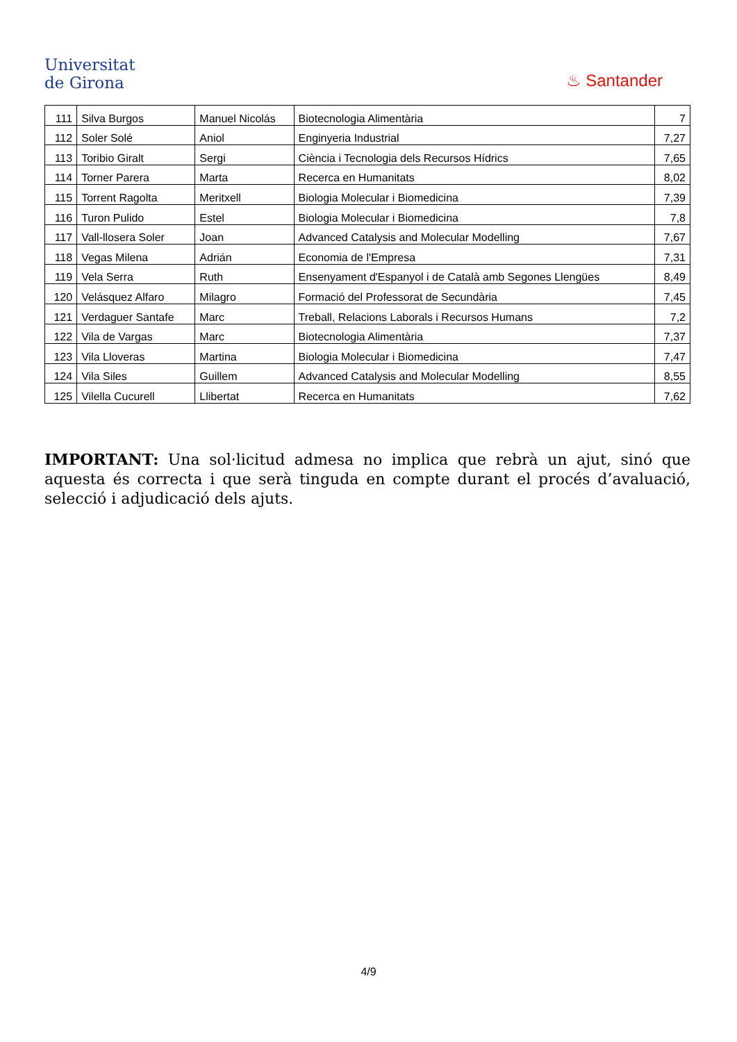Universitat
de Girona
♨ Santander
| 111 | Silva Burgos | Manuel Nicolás | Biotecnologia Alimentària | 7 |
| 112 | Soler Solé | Aniol | Enginyeria Industrial | 7,27 |
| 113 | Toribio Giralt | Sergi | Ciència i Tecnologia dels Recursos Hídrics | 7,65 |
| 114 | Torner Parera | Marta | Recerca en Humanitats | 8,02 |
| 115 | Torrent Ragolta | Meritxell | Biologia Molecular i Biomedicina | 7,39 |
| 116 | Turon Pulido | Estel | Biologia Molecular i Biomedicina | 7,8 |
| 117 | Vall-llosera Soler | Joan | Advanced Catalysis and Molecular Modelling | 7,67 |
| 118 | Vegas Milena | Adrián | Economia de l'Empresa | 7,31 |
| 119 | Vela Serra | Ruth | Ensenyament d'Espanyol i de Català amb Segones Llengües | 8,49 |
| 120 | Velásquez Alfaro | Milagro | Formació del Professorat de Secundària | 7,45 |
| 121 | Verdaguer Santafe | Marc | Treball, Relacions Laborals i Recursos Humans | 7,2 |
| 122 | Vila de Vargas | Marc | Biotecnologia Alimentària | 7,37 |
| 123 | Vila Lloveras | Martina | Biologia Molecular i Biomedicina | 7,47 |
| 124 | Vila Siles | Guillem | Advanced Catalysis and Molecular Modelling | 8,55 |
| 125 | Vilella Cucurell | Llibertat | Recerca en Humanitats | 7,62 |
IMPORTANT: Una sol·licitud admesa no implica que rebrà un ajut, sinó que aquesta és correcta i que serà tinguda en compte durant el procés d’avaluació, selecció i adjudicació dels ajuts.
4/9